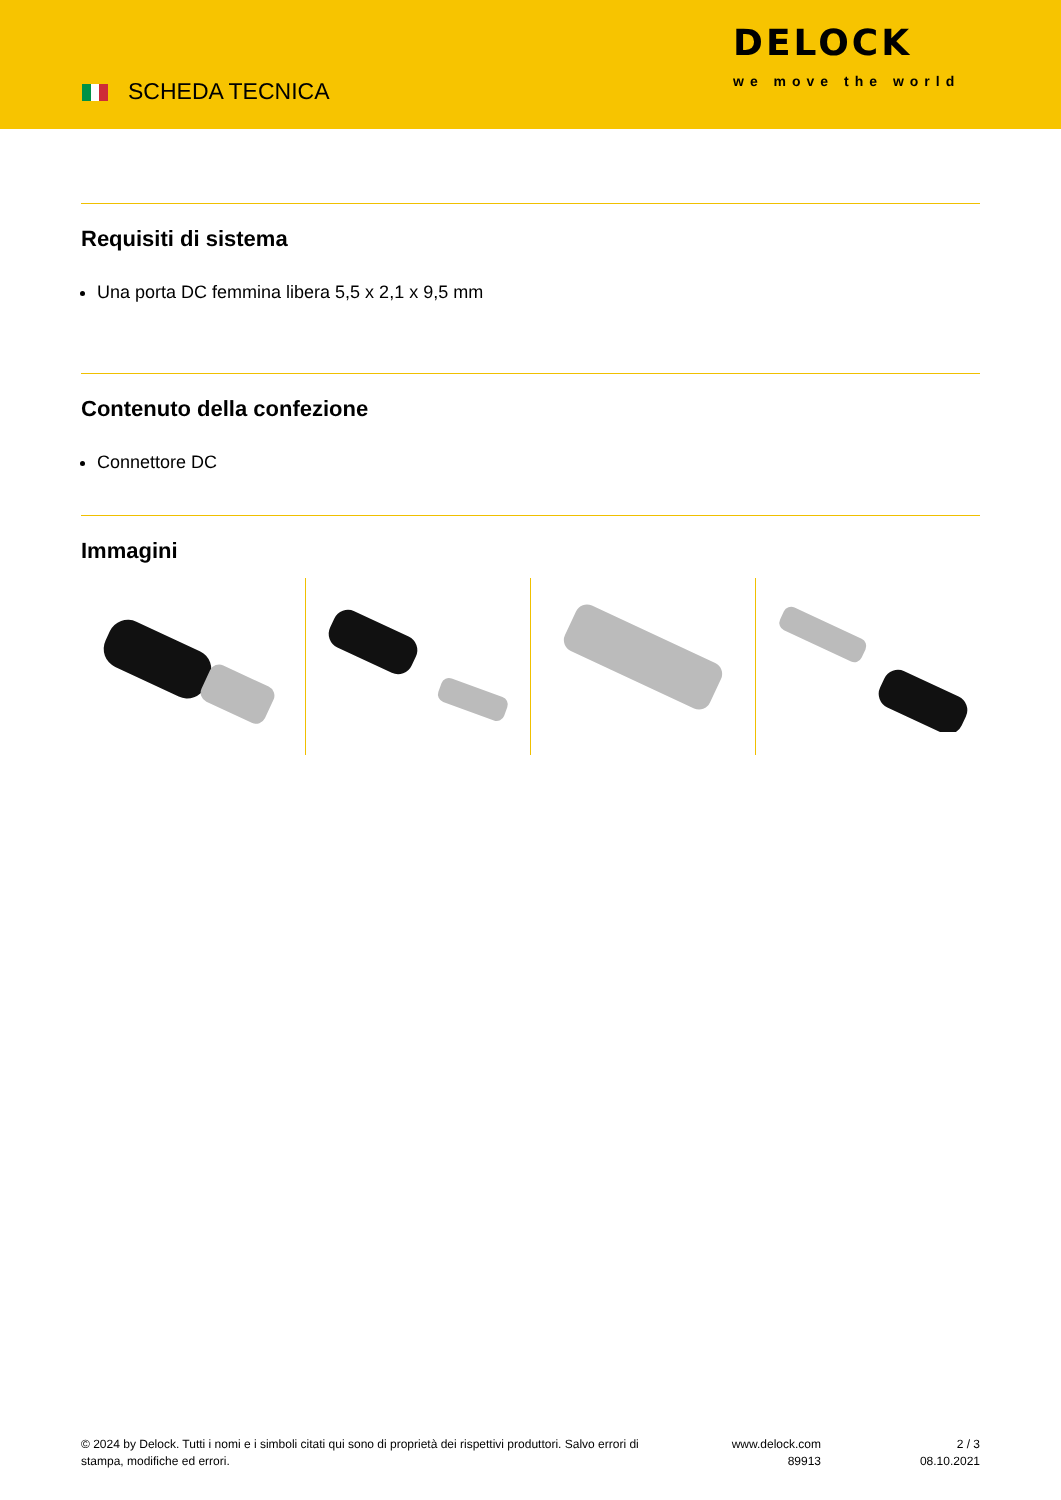SCHEDA TECNICA
DELOCK
we move the world
Requisiti di sistema
Una porta DC femmina libera 5,5 x 2,1 x 9,5 mm
Contenuto della confezione
Connettore DC
Immagini
© 2024 by Delock. Tutti i nomi e i simboli citati qui sono di proprietà dei rispettivi produttori. Salvo errori di stampa, modifiche ed errori.
www.delock.com
89913
2 / 3
08.10.2021